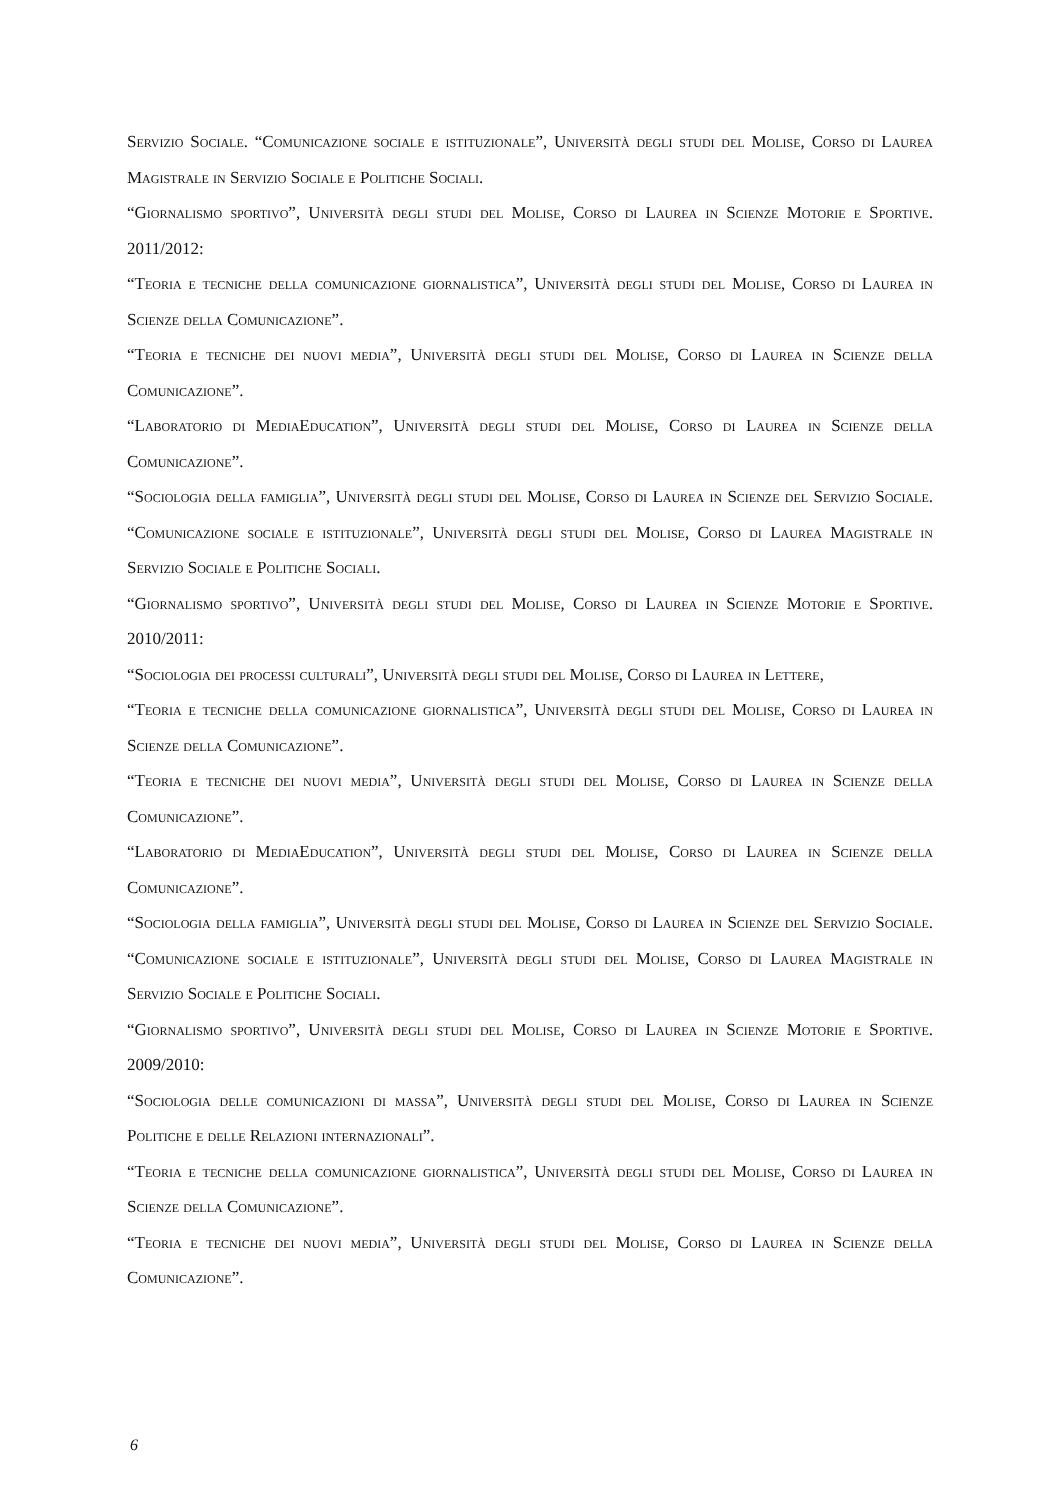Servizio Sociale. “Comunicazione sociale e istituzionale”, Università degli studi del Molise, Corso di Laurea Magistrale in Servizio Sociale e Politiche Sociali.
“Giornalismo sportivo”, Università degli studi del Molise, Corso di Laurea in Scienze Motorie e Sportive. 2011/2012:
“Teoria e tecniche della comunicazione giornalistica”, Università degli studi del Molise, Corso di Laurea in Scienze della Comunicazione”.
“Teoria e tecniche dei nuovi media”, Università degli studi del Molise, Corso di Laurea in Scienze della Comunicazione”.
“Laboratorio di MediaEducation”, Università degli studi del Molise, Corso di Laurea in Scienze della Comunicazione”.
“Sociologia della famiglia”, Università degli studi del Molise, Corso di Laurea in Scienze del Servizio Sociale. “Comunicazione sociale e istituzionale”, Università degli studi del Molise, Corso di Laurea Magistrale in Servizio Sociale e Politiche Sociali.
“Giornalismo sportivo”, Università degli studi del Molise, Corso di Laurea in Scienze Motorie e Sportive. 2010/2011:
“Sociologia dei processi culturali”, Università degli studi del Molise, Corso di Laurea in Lettere,
“Teoria e tecniche della comunicazione giornalistica”, Università degli studi del Molise, Corso di Laurea in Scienze della Comunicazione”.
“Teoria e tecniche dei nuovi media”, Università degli studi del Molise, Corso di Laurea in Scienze della Comunicazione”.
“Laboratorio di MediaEducation”, Università degli studi del Molise, Corso di Laurea in Scienze della Comunicazione”.
“Sociologia della famiglia”, Università degli studi del Molise, Corso di Laurea in Scienze del Servizio Sociale. “Comunicazione sociale e istituzionale”, Università degli studi del Molise, Corso di Laurea Magistrale in Servizio Sociale e Politiche Sociali.
“Giornalismo sportivo”, Università degli studi del Molise, Corso di Laurea in Scienze Motorie e Sportive. 2009/2010:
“Sociologia delle comunicazioni di massa”, Università degli studi del Molise, Corso di Laurea in Scienze Politiche e delle Relazioni internazionali”.
“Teoria e tecniche della comunicazione giornalistica”, Università degli studi del Molise, Corso di Laurea in Scienze della Comunicazione”.
“Teoria e tecniche dei nuovi media”, Università degli studi del Molise, Corso di Laurea in Scienze della Comunicazione”.
6